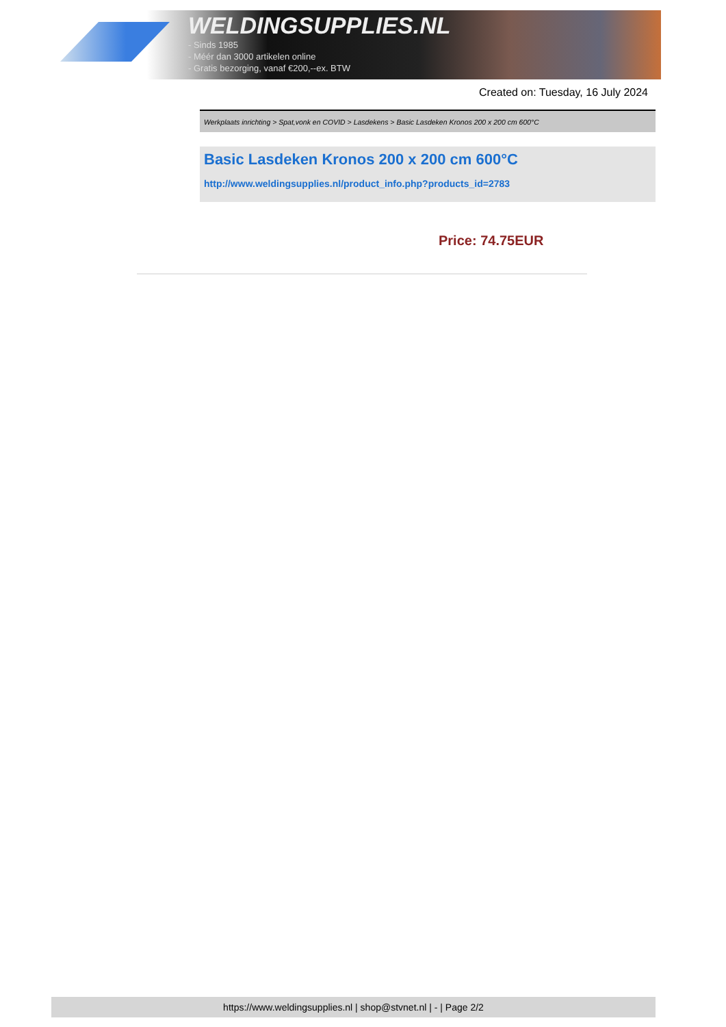WELDINGSUPPLIES.NL
- Sinds 1985
- Méér dan 3000 artikelen online
- Gratis bezorging, vanaf €200,--ex. BTW
Created on: Tuesday, 16 July 2024
Werkplaats inrichting > Spat,vonk en COVID > Lasdekens > Basic Lasdeken Kronos 200 x 200 cm 600°C
Basic Lasdeken Kronos 200 x 200 cm 600°C
http://www.weldingsupplies.nl/product_info.php?products_id=2783
Price: 74.75EUR
https://www.weldingsupplies.nl | shop@stvnet.nl | - | Page 2/2